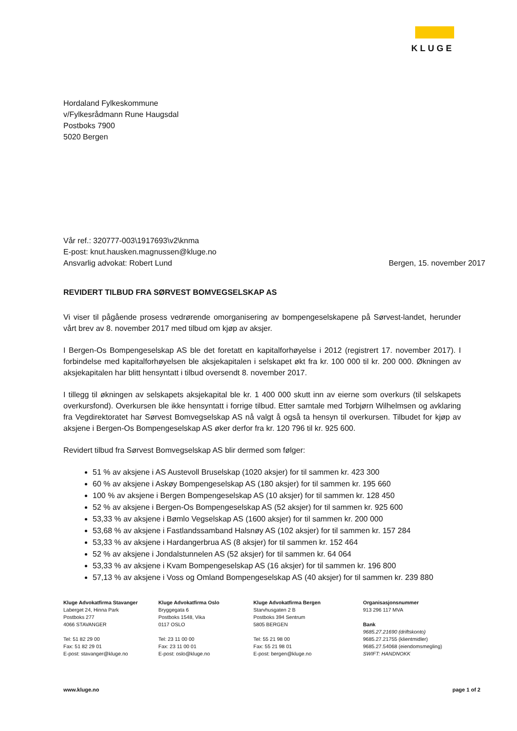KLUGE
Hordaland Fylkeskommune
v/Fylkesrådmann Rune Haugsdal
Postboks 7900
5020 Bergen
Vår ref.: 320777-003\1917693\v2\knma
E-post: knut.hausken.magnussen@kluge.no
Ansvarlig advokat: Robert Lund
Bergen, 15. november 2017
REVIDERT TILBUD FRA SØRVEST BOMVEGSELSKAP AS
Vi viser til pågående prosess vedrørende omorganisering av bompengeselskapene på Sørvest-landet, herunder vårt brev av 8. november 2017 med tilbud om kjøp av aksjer.
I Bergen-Os Bompengeselskap AS ble det foretatt en kapitalforhøyelse i 2012 (registrert 17. november 2017). I forbindelse med kapitalforhøyelsen ble aksjekapitalen i selskapet økt fra kr. 100 000 til kr. 200 000. Økningen av aksjekapitalen har blitt hensyntatt i tilbud oversendt 8. november 2017.
I tillegg til økningen av selskapets aksjekapital ble kr. 1 400 000 skutt inn av eierne som overkurs (til selskapets overkursfond). Overkursen ble ikke hensyntatt i forrige tilbud. Etter samtale med Torbjørn Wilhelmsen og avklaring fra Vegdirektoratet har Sørvest Bomvegselskap AS nå valgt å også ta hensyn til overkursen. Tilbudet for kjøp av aksjene i Bergen-Os Bompengeselskap AS øker derfor fra kr. 120 796 til kr. 925 600.
Revidert tilbud fra Sørvest Bomvegselskap AS blir dermed som følger:
51 % av aksjene i AS Austevoll Bruselskap (1020 aksjer) for til sammen kr. 423 300
60 % av aksjene i Askøy Bompengeselskap AS (180 aksjer) for til sammen kr. 195 660
100 % av aksjene i Bergen Bompengeselskap AS (10 aksjer) for til sammen kr. 128 450
52 % av aksjene i Bergen-Os Bompengeselskap AS (52 aksjer) for til sammen kr. 925 600
53,33 % av aksjene i Bømlo Vegselskap AS (1600 aksjer) for til sammen kr. 200 000
53,68 % av aksjene i Fastlandssamband Halsnøy AS (102 aksjer) for til sammen kr. 157 284
53,33 % av aksjene i Hardangerbrua AS (8 aksjer) for til sammen kr. 152 464
52 % av aksjene i Jondalstunnelen AS (52 aksjer) for til sammen kr. 64 064
53,33 % av aksjene i Kvam Bompengeselskap AS (16 aksjer) for til sammen kr. 196 800
57,13 % av aksjene i Voss og Omland Bompengeselskap AS (40 aksjer) for til sammen kr. 239 880
Kluge Advokatfirma Stavanger
Laberget 24, Hinna Park
Postboks 277
4066 STAVANGER
Tel: 51 82 29 00
Fax: 51 82 29 01
E-post: stavanger@kluge.no
Kluge Advokatfirma Oslo
Bryggegata 6
Postboks 1548, Vika
0117 OSLO
Tel: 23 11 00 00
Fax: 23 11 00 01
E-post: oslo@kluge.no
Kluge Advokatfirma Bergen
Starvhusgaten 2 B
Postboks 394 Sentrum
5805 BERGEN
Tel: 55 21 98 00
Fax: 55 21 98 01
E-post: bergen@kluge.no
Organisasjonsnummer
913 296 117 MVA
Bank
9685.27.21690 (driftskonto)
9685.27.21755 (klientmidler)
9685.27.54068 (eiendomsmegling)
SWIFT: HANDNOKK
www.kluge.no page 1 of 2